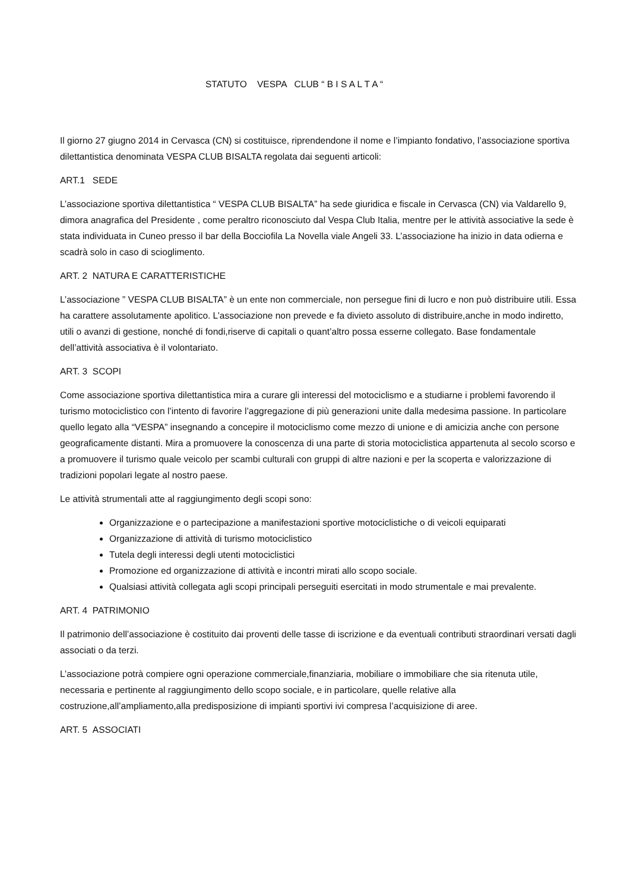STATUTO VESPA CLUB “ B I S A L T A “
Il giorno 27 giugno 2014 in Cervasca (CN) si costituisce, riprendendone il nome e l’impianto fondativo, l’associazione sportiva dilettantistica denominata VESPA CLUB BISALTA regolata dai seguenti articoli:
ART.1 SEDE
L’associazione sportiva dilettantistica “ VESPA CLUB BISALTA” ha sede giuridica e fiscale in Cervasca (CN) via Valdarello 9, dimora anagrafica del Presidente , come peraltro riconosciuto dal Vespa Club Italia, mentre per le attività associative la sede è stata individuata in Cuneo presso il bar della Bocciofila La Novella viale Angeli 33. L’associazione ha inizio in data odierna e scadrà solo in caso di scioglimento.
ART. 2 NATURA E CARATTERISTICHE
L’associazione ” VESPA CLUB BISALTA” è un ente non commerciale, non persegue fini di lucro e non può distribuire utili. Essa ha carattere assolutamente apolitico. L’associazione non prevede e fa divieto assoluto di distribuire,anche in modo indiretto, utili o avanzi di gestione, nonché di fondi,riserve di capitali o quant’altro possa esserne collegato. Base fondamentale dell’attività associativa è il volontariato.
ART. 3 SCOPI
Come associazione sportiva dilettantistica mira a curare gli interessi del motociclismo e a studiarne i problemi favorendo il turismo motociclistico con l’intento di favorire l’aggregazione di più generazioni unite dalla medesima passione. In particolare quello legato alla “VESPA” insegnando a concepire il motociclismo come mezzo di unione e di amicizia anche con persone geograficamente distanti. Mira a promuovere la conoscenza di una parte di storia motociclistica appartenuta al secolo scorso e a promuovere il turismo quale veicolo per scambi culturali con gruppi di altre nazioni e per la scoperta e valorizzazione di tradizioni popolari legate al nostro paese.
Le attività strumentali atte al raggiungimento degli scopi sono:
Organizzazione e o partecipazione a manifestazioni sportive motociclistiche o di veicoli equiparati
Organizzazione di attività di turismo motociclistico
Tutela degli interessi degli utenti motociclistici
Promozione ed organizzazione di attività e incontri mirati allo scopo sociale.
Qualsiasi attività collegata agli scopi principali perseguiti esercitati in modo strumentale e mai prevalente.
ART. 4 PATRIMONIO
Il patrimonio dell’associazione è costituito dai proventi delle tasse di iscrizione e da eventuali contributi straordinari versati dagli associati o da terzi.
L’associazione potrà compiere ogni operazione commerciale,finanziaria, mobiliare o immobiliare che sia ritenuta utile, necessaria e pertinente al raggiungimento dello scopo sociale, e in particolare, quelle relative alla costruzione,all’ampliamento,alla predisposizione di impianti sportivi ivi compresa l’acquisizione di aree.
ART. 5 ASSOCIATI